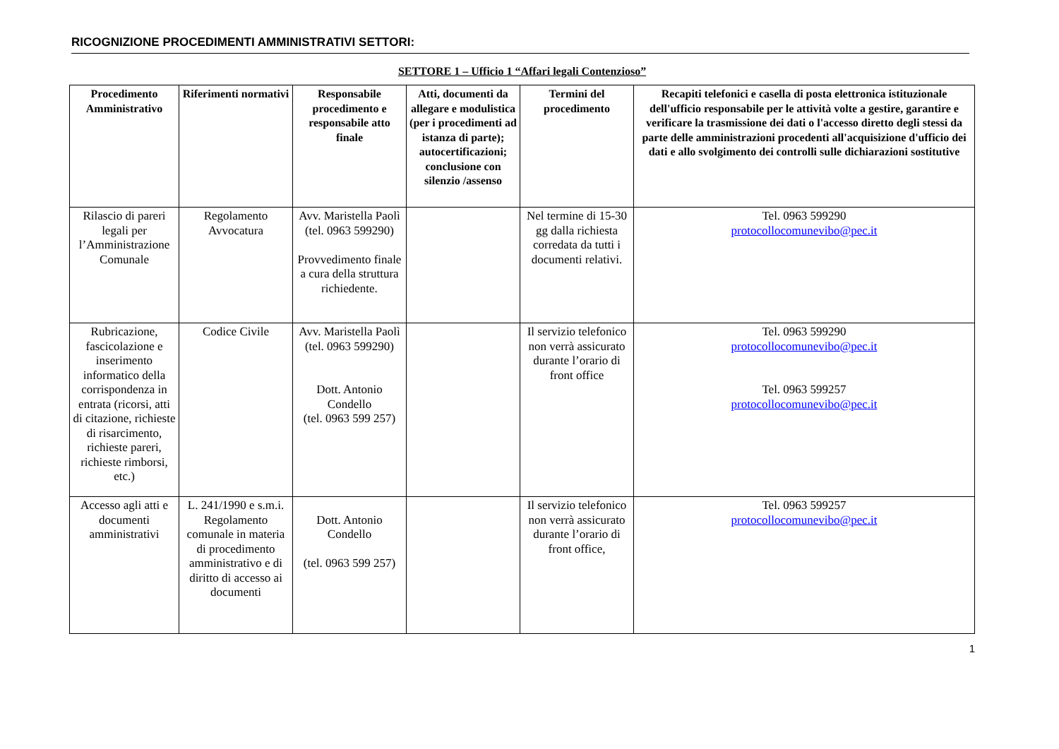RICOGNIZIONE PROCEDIMENTI AMMINISTRATIVI SETTORI:
SETTORE 1 – Ufficio 1 “Affari legali Contenzioso”
| Procedimento Amministrativo | Riferimenti normativi | Responsabile procedimento e responsabile atto finale | Atti, documenti da allegare e modulistica (per i procedimenti ad istanza di parte); autocertificazioni; conclusione con silenzio /assenso | Termini del procedimento | Recapiti telefonici e casella di posta elettronica istituzionale dell'ufficio responsabile per le attività volte a gestire, garantire e verificare la trasmissione dei dati o l'accesso diretto degli stessi da parte delle amministrazioni procedenti all'acquisizione d'ufficio dei dati e allo svolgimento dei controlli sulle dichiarazioni sostitutive |
| --- | --- | --- | --- | --- | --- |
| Rilascio di pareri legali per l’Amministrazione Comunale | Regolamento Avvocatura | Avv. Maristella Paolì (tel. 0963 599290) Provvedimento finale a cura della struttura richiedente. | | Nel termine di 15-30 gg dalla richiesta corredata da tutti i documenti relativi. | Tel. 0963 599290 protocollocomunevibo@pec.it |
| Rubricazione, fascicolazione e inserimento informatico della corrispondenza in entrata (ricorsi, atti di citazione, richieste di risarcimento, richieste pareri, richieste rimborsi, etc.) | Codice Civile | Avv. Maristella Paolì (tel. 0963 599290) Dott. Antonio Condello (tel. 0963 599 257) | | Il servizio telefonico non verrà assicurato durante l’orario di front office | Tel. 0963 599290 protocollocomunevibo@pec.it Tel. 0963 599257 protocollocomunevibo@pec.it |
| Accesso agli atti e documenti amministrativi | L. 241/1990 e s.m.i. Regolamento comunale in materia di procedimento amministrativo e di diritto di accesso ai documenti | Dott. Antonio Condello (tel. 0963 599 257) | | Il servizio telefonico non verrà assicurato durante l’orario di front office, | Tel. 0963 599257 protocollocomunevibo@pec.it |
1